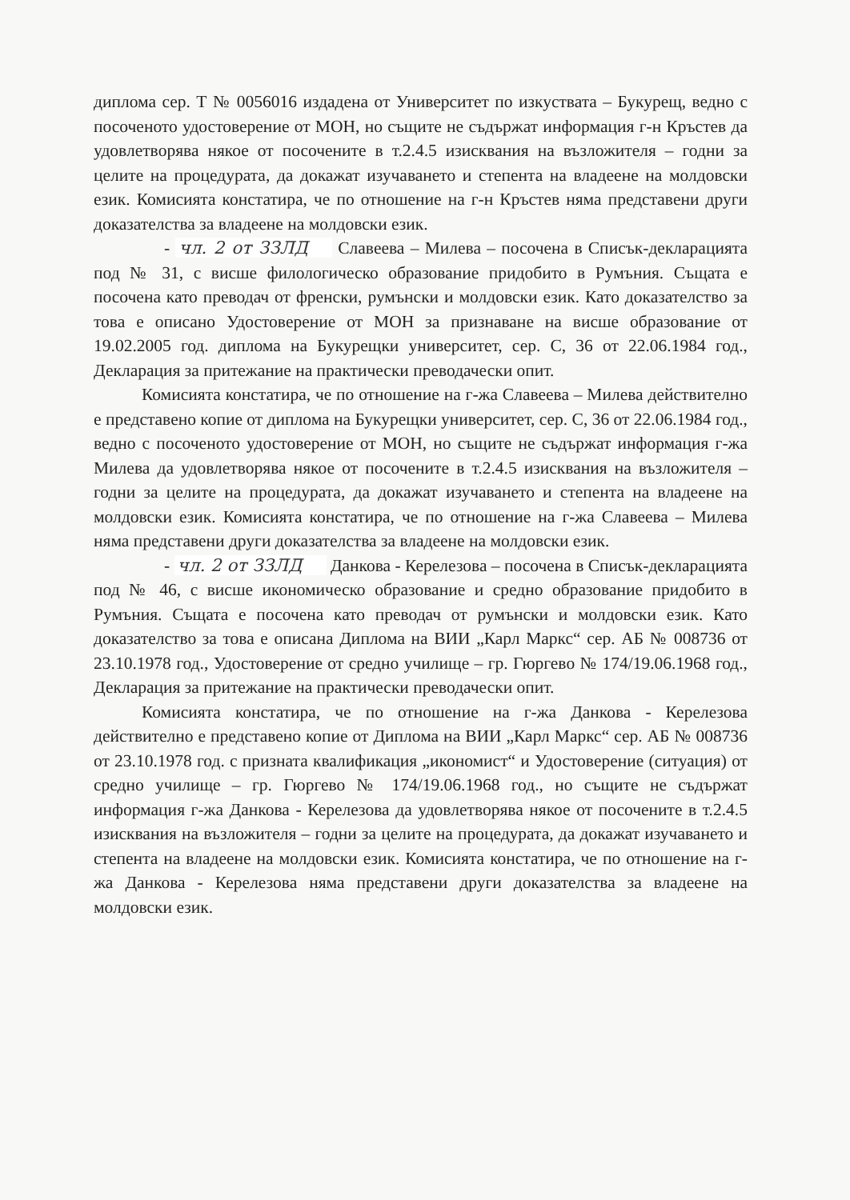диплома сер. Т № 0056016 издадена от Университет по изкуствата – Букурещ, ведно с посоченото удостоверение от МОН, но същите не съдържат информация г-н Кръстев да удовлетворява някое от посочените в т.2.4.5 изисквания на възложителя – годни за целите на процедурата, да докажат изучаването и степента на владеене на молдовски език. Комисията констатира, че по отношение на г-н Кръстев няма представени други доказателства за владеене на молдовски език.
- чл. 2 от ЗЗЛД Славеева – Милева – посочена в Списък-декларацията под № 31, с висше филологическо образование придобито в Румъния. Същата е посочена като преводач от френски, румънски и молдовски език. Като доказателство за това е описано Удостоверение от МОН за признаване на висше образование от 19.02.2005 год. диплома на Букурещки университет, сер. С, 36 от 22.06.1984 год., Декларация за притежание на практически преводачески опит.
Комисията констатира, че по отношение на г-жа Славеева – Милева действително е представено копие от диплома на Букурещки университет, сер. С, 36 от 22.06.1984 год., ведно с посоченото удостоверение от МОН, но същите не съдържат информация г-жа Милева да удовлетворява някое от посочените в т.2.4.5 изисквания на възложителя – годни за целите на процедурата, да докажат изучаването и степента на владеене на молдовски език. Комисията констатира, че по отношение на г-жа Славеева – Милева няма представени други доказателства за владеене на молдовски език.
- чл. 2 от ЗЗЛД Данкова - Керелезова – посочена в Списък-декларацията под № 46, с висше икономическо образование и средно образование придобито в Румъния. Същата е посочена като преводач от румънски и молдовски език. Като доказателство за това е описана Диплома на ВИИ „Карл Маркс“ сер. АБ № 008736 от 23.10.1978 год., Удостоверение от средно училище – гр. Гюргево № 174/19.06.1968 год., Декларация за притежание на практически преводачески опит.
Комисията констатира, че по отношение на г-жа Данкова - Керелезова действително е представено копие от Диплома на ВИИ „Карл Маркс“ сер. АБ № 008736 от 23.10.1978 год. с призната квалификация „икономист“ и Удостоверение (ситуация) от средно училище – гр. Гюргево № 174/19.06.1968 год., но същите не съдържат информация г-жа Данкова - Керелезова да удовлетворява някое от посочените в т.2.4.5 изисквания на възложителя – годни за целите на процедурата, да докажат изучаването и степента на владеене на молдовски език. Комисията констатира, че по отношение на г-жа Данкова - Керелезова няма представени други доказателства за владеене на молдовски език.